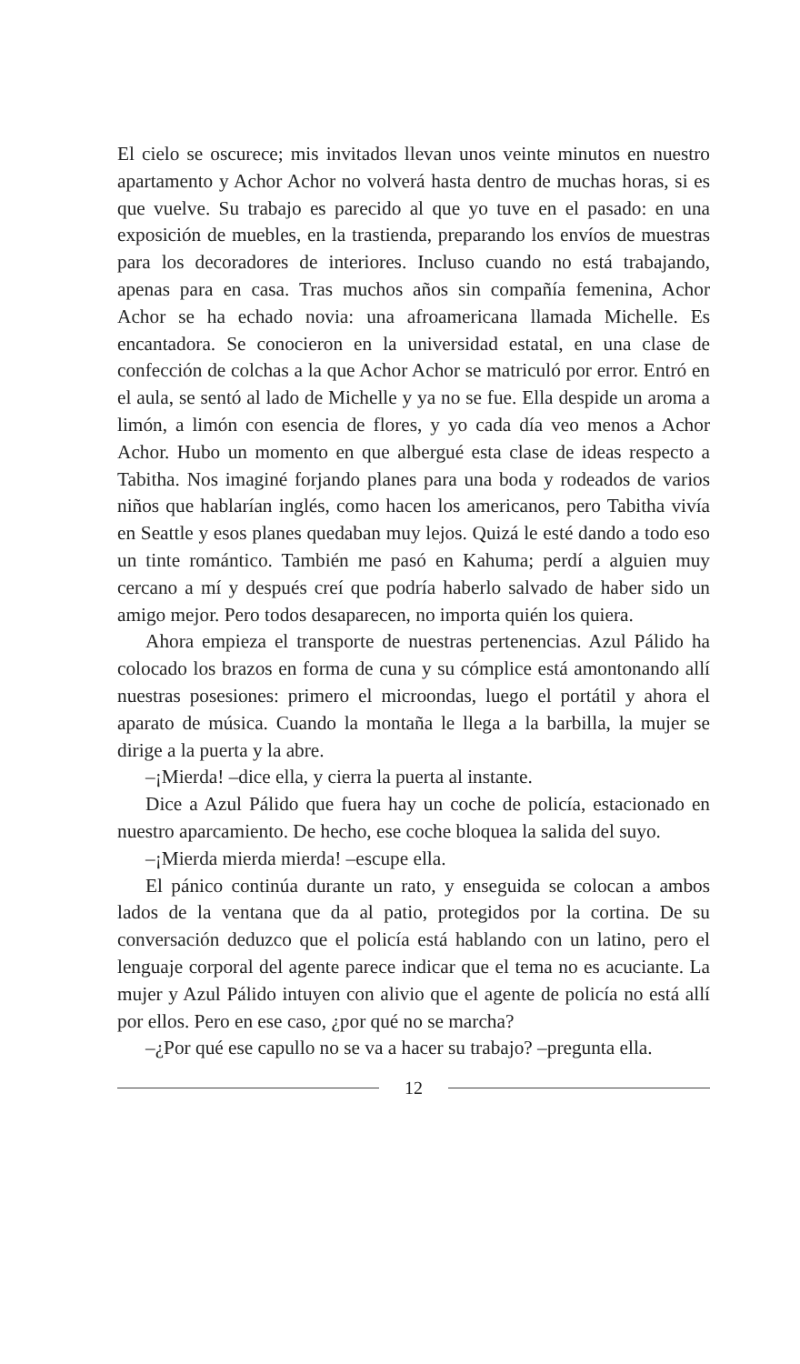El cielo se oscurece; mis invitados llevan unos veinte minutos en nuestro apartamento y Achor Achor no volverá hasta dentro de muchas horas, si es que vuelve. Su trabajo es parecido al que yo tuve en el pasado: en una exposición de muebles, en la trastienda, preparando los envíos de muestras para los decoradores de interiores. Incluso cuando no está trabajando, apenas para en casa. Tras muchos años sin compañía femenina, Achor Achor se ha echado novia: una afroamericana llamada Michelle. Es encantadora. Se conocieron en la universidad estatal, en una clase de confección de colchas a la que Achor Achor se matriculó por error. Entró en el aula, se sentó al lado de Michelle y ya no se fue. Ella despide un aroma a limón, a limón con esencia de flores, y yo cada día veo menos a Achor Achor. Hubo un momento en que albergué esta clase de ideas respecto a Tabitha. Nos imaginé forjando planes para una boda y rodeados de varios niños que hablarían inglés, como hacen los americanos, pero Tabitha vivía en Seattle y esos planes quedaban muy lejos. Quizá le esté dando a todo eso un tinte romántico. También me pasó en Kahuma; perdí a alguien muy cercano a mí y después creí que podría haberlo salvado de haber sido un amigo mejor. Pero todos desaparecen, no importa quién los quiera.
Ahora empieza el transporte de nuestras pertenencias. Azul Pálido ha colocado los brazos en forma de cuna y su cómplice está amontonando allí nuestras posesiones: primero el microondas, luego el portátil y ahora el aparato de música. Cuando la montaña le llega a la barbilla, la mujer se dirige a la puerta y la abre.
–¡Mierda! –dice ella, y cierra la puerta al instante.
Dice a Azul Pálido que fuera hay un coche de policía, estacionado en nuestro aparcamiento. De hecho, ese coche bloquea la salida del suyo.
–¡Mierda mierda mierda! –escupe ella.
El pánico continúa durante un rato, y enseguida se colocan a ambos lados de la ventana que da al patio, protegidos por la cortina. De su conversación deduzco que el policía está hablando con un latino, pero el lenguaje corporal del agente parece indicar que el tema no es acuciante. La mujer y Azul Pálido intuyen con alivio que el agente de policía no está allí por ellos. Pero en ese caso, ¿por qué no se marcha?
–¿Por qué ese capullo no se va a hacer su trabajo? –pregunta ella.
12